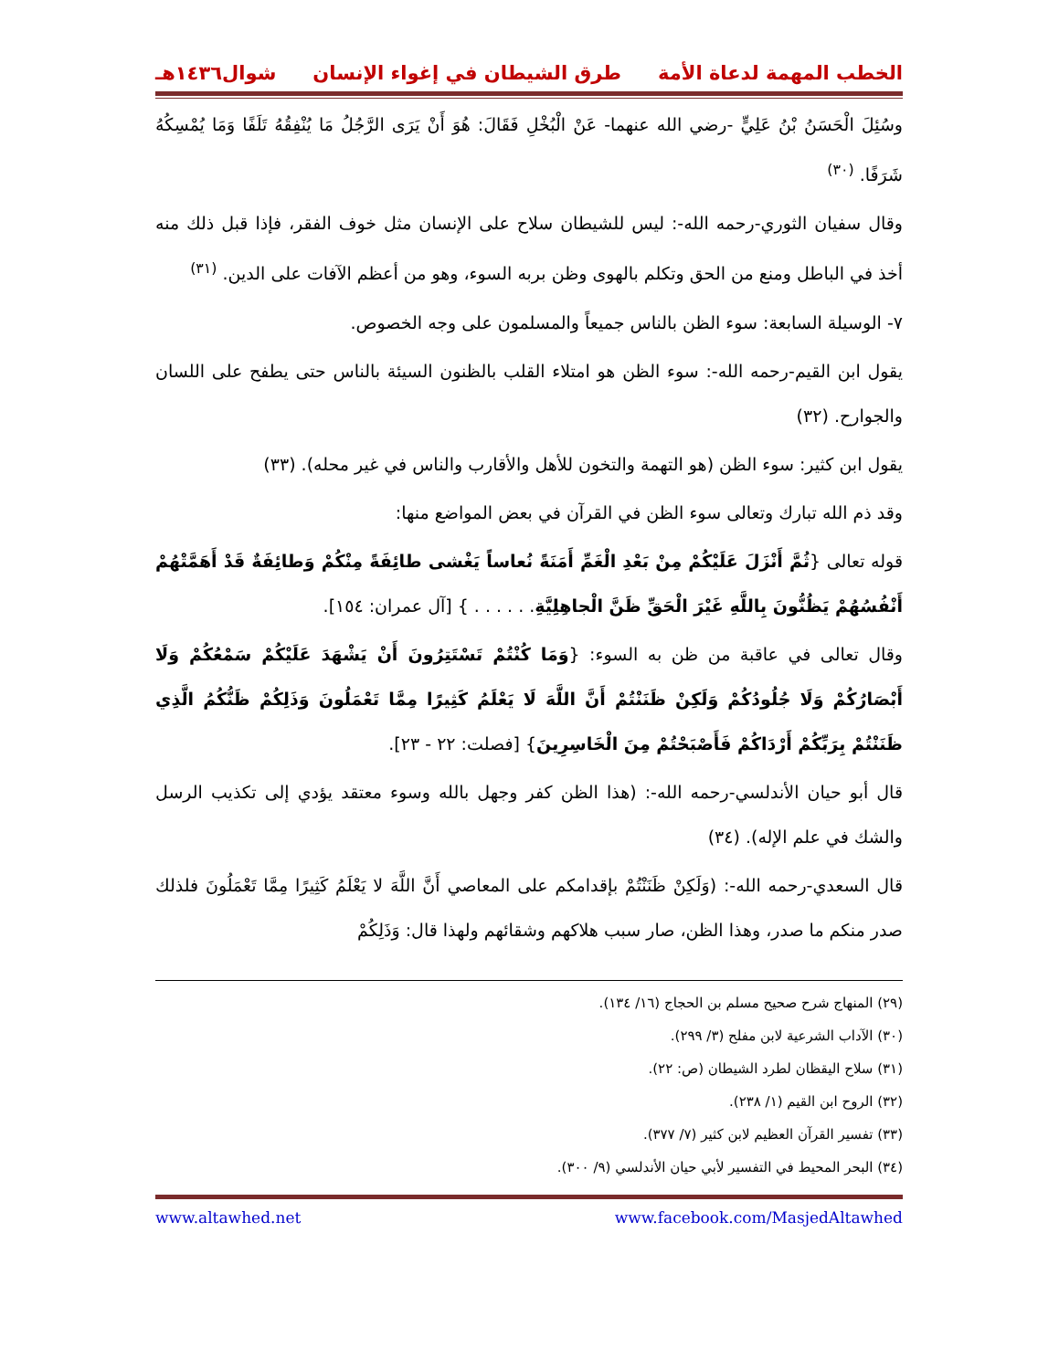الخطب المهمة لدعاة الأمة طرق الشيطان في إغواء الإنسان شوال١٤٣٦هـ
وسُئِلَ الْحَسَنُ بْنُ عَلِيٍّ -رضي الله عنهما- عَنْ الْبُخْلِ فَقَالَ: هُوَ أَنْ يَرَى الرَّجُلُ مَا يُنْفِقُهُ تَلَفًا وَمَا يُمْسِكُهُ شَرَفًا. <sup>(٣٠)</sup>
وقال سفيان الثوري-رحمه الله-: ليس للشيطان سلاح على الإنسان مثل خوف الفقر، فإذا قبل ذلك منه أخذ في الباطل ومنع من الحق وتكلم بالهوى وظن بربه السوء، وهو من أعظم الآفات على الدين. <sup>(٣١)</sup>
٧- الوسيلة السابعة: سوء الظن بالناس جميعاً والمسلمون على وجه الخصوص.
يقول ابن القيم-رحمه الله-: سوء الظن هو امتلاء القلب بالظنون السيئة بالناس حتى يطفح على اللسان والجوارح. (٣٢)
يقول ابن كثير: سوء الظن (هو التهمة والتخون للأهل والأقارب والناس في غير محله). (٣٣)
وقد ذم الله تبارك وتعالى سوء الظن في القرآن في بعض المواضع منها:
قوله تعالى {ثُمَّ أَنْزَلَ عَلَيْكُمْ مِنْ بَعْدِ الْغَمِّ أَمَنَةً نُعاساً يَغْشى طائِفَةً مِنْكُمْ وَطائِفَةٌ قَدْ أَهَمَّتْهُمْ أَنْفُسُهُمْ يَظُنُّونَ بِاللَّهِ غَيْرَ الْحَقِّ ظَنَّ الْجاهِلِيَّةِ. . . . . . } [آل عمران: ١٥٤].
وقال تعالى في عاقبة من ظن به السوء: {وَمَا كُنْتُمْ تَسْتَتِرُونَ أَنْ يَشْهَدَ عَلَيْكُمْ سَمْعُكُمْ وَلَا أَبْصَارُكُمْ وَلَا جُلُودُكُمْ وَلَكِنْ ظَنَنْتُمْ أَنَّ اللَّهَ لَا يَعْلَمُ كَثِيرًا مِمَّا تَعْمَلُونَ وَذَلِكُمْ ظَنُّكُمُ الَّذِي ظَنَنْتُمْ بِرَبِّكُمْ أَرْدَاكُمْ فَأَصْبَحْتُمْ مِنَ الْخَاسِرِينَ} [فصلت: ٢٢ - ٢٣].
قال أبو حيان الأندلسي-رحمه الله-: (هذا الظن كفر وجهل بالله وسوء معتقد يؤدي إلى تكذيب الرسل والشك في علم الإله). (٣٤)
قال السعدي-رحمه الله-: (وَلَكِنْ ظَنَنْتُمْ بإقدامكم على المعاصي أَنَّ اللَّهَ لا يَعْلَمُ كَثِيرًا مِمَّا تَعْمَلُونَ فلذلك صدر منكم ما صدر، وهذا الظن، صار سبب هلاكهم وشقائهم ولهذا قال: وَذَلِكُمْ
(٢٩) المنهاج شرح صحيح مسلم بن الحجاج (١٦/ ١٣٤).
(٣٠) الآداب الشرعية لابن مفلح (٣/ ٢٩٩).
(٣١) سلاح اليقظان لطرد الشيطان (ص: ٢٢).
(٣٢) الروح ابن القيم (١/ ٢٣٨).
(٣٣) تفسير القرآن العظيم لابن كثير (٧/ ٣٧٧).
(٣٤) البحر المحيط في التفسير لأبي حيان الأندلسي (٩/ ٣٠٠).
www.facebook.com/MasjedAltawhed www.altawhed.net